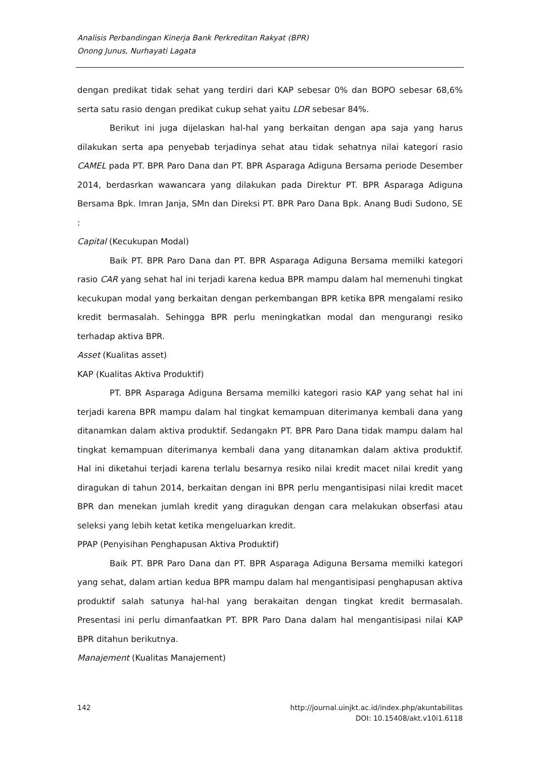Analisis Perbandingan Kinerja Bank Perkreditan Rakyat (BPR)
Onong Junus, Nurhayati Lagata
dengan predikat tidak sehat yang terdiri dari KAP sebesar 0% dan BOPO sebesar 68,6% serta satu rasio dengan predikat cukup sehat yaitu LDR sebesar 84%.
Berikut ini juga dijelaskan hal-hal yang berkaitan dengan apa saja yang harus dilakukan serta apa penyebab terjadinya sehat atau tidak sehatnya nilai kategori rasio CAMEL pada PT. BPR Paro Dana dan PT. BPR Asparaga Adiguna Bersama periode Desember 2014, berdasrkan wawancara yang dilakukan pada Direktur PT. BPR Asparaga Adiguna Bersama Bpk. Imran Janja, SMn dan Direksi PT. BPR Paro Dana Bpk. Anang Budi Sudono, SE :
Capital (Kecukupan Modal)
Baik PT. BPR Paro Dana dan PT. BPR Asparaga Adiguna Bersama memilki kategori rasio CAR yang sehat hal ini terjadi karena kedua BPR mampu dalam hal memenuhi tingkat kecukupan modal yang berkaitan dengan perkembangan BPR ketika BPR mengalami resiko kredit bermasalah. Sehingga BPR perlu meningkatkan modal dan mengurangi resiko terhadap aktiva BPR.
Asset (Kualitas asset)
KAP (Kualitas Aktiva Produktif)
PT. BPR Asparaga Adiguna Bersama memilki kategori rasio KAP yang sehat hal ini terjadi karena BPR mampu dalam hal tingkat kemampuan diterimanya kembali dana yang ditanamkan dalam aktiva produktif. Sedangakn PT. BPR Paro Dana tidak mampu dalam hal tingkat kemampuan diterimanya kembali dana yang ditanamkan dalam aktiva produktif. Hal ini diketahui terjadi karena terlalu besarnya resiko nilai kredit macet nilai kredit yang diragukan di tahun 2014, berkaitan dengan ini BPR perlu mengantisipasi nilai kredit macet BPR dan menekan jumlah kredit yang diragukan dengan cara melakukan obserfasi atau seleksi yang lebih ketat ketika mengeluarkan kredit.
PPAP (Penyisihan Penghapusan Aktiva Produktif)
Baik PT. BPR Paro Dana dan PT. BPR Asparaga Adiguna Bersama memilki kategori yang sehat, dalam artian kedua BPR mampu dalam hal mengantisipasi penghapusan aktiva produktif salah satunya hal-hal yang berakaitan dengan tingkat kredit bermasalah. Presentasi ini perlu dimanfaatkan PT. BPR Paro Dana dalam hal mengantisipasi nilai KAP BPR ditahun berikutnya.
Manajement (Kualitas Manajement)
142 http://journal.uinjkt.ac.id/index.php/akuntabilitas
DOI: 10.15408/akt.v10i1.6118